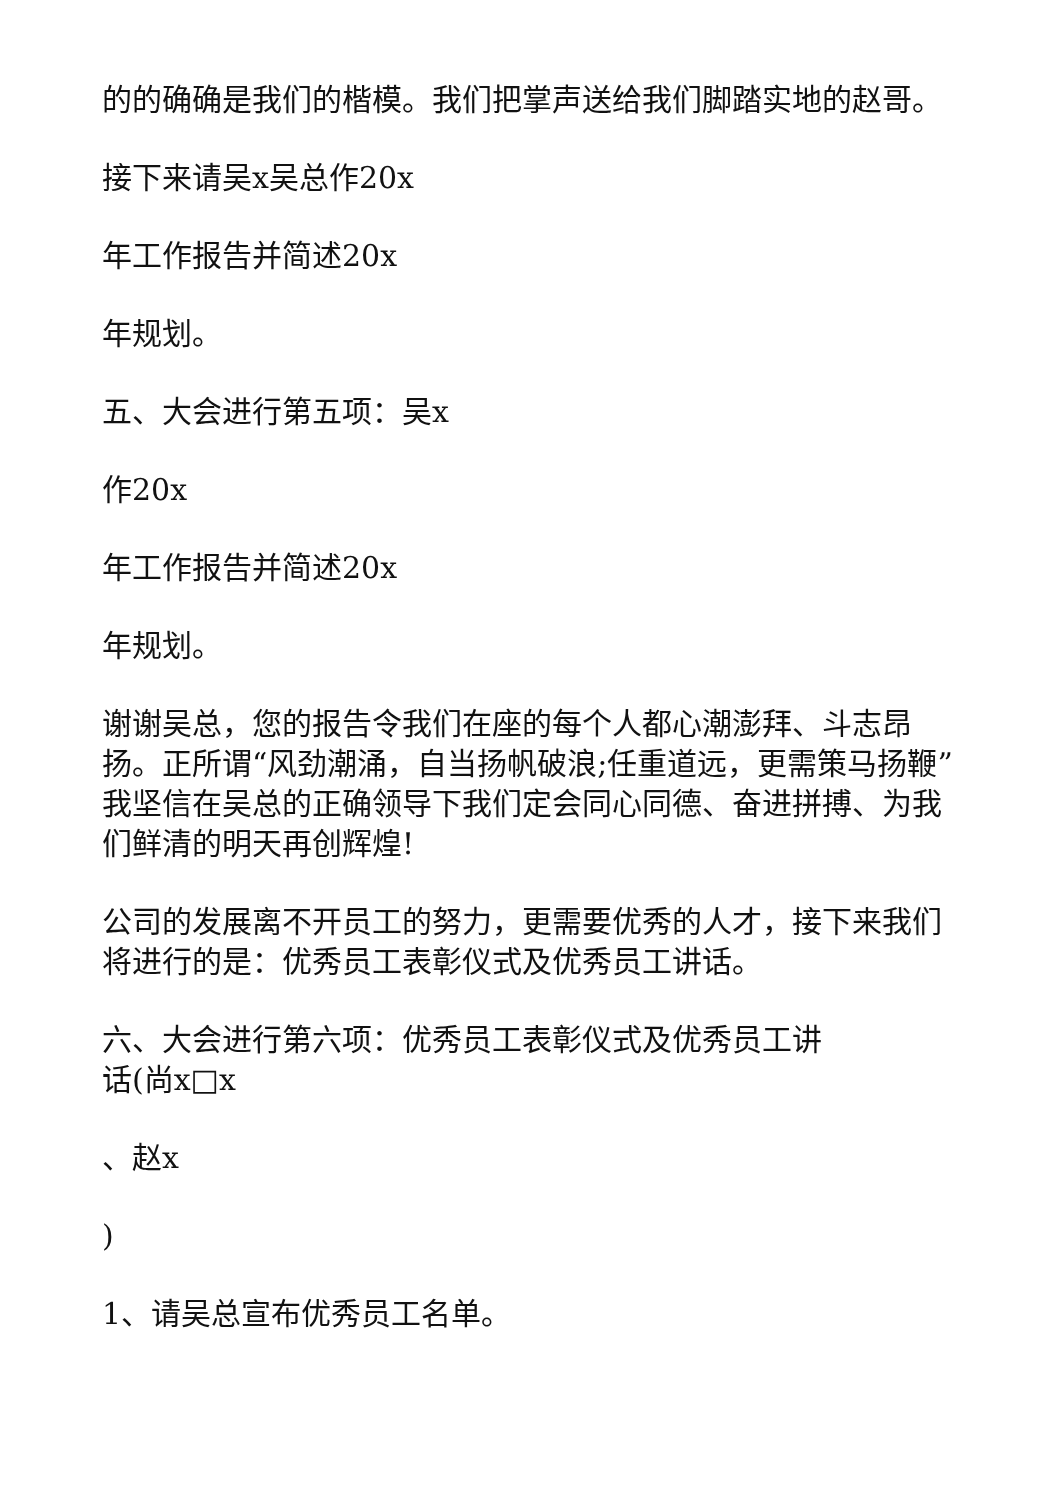的的确确是我们的楷模。我们把掌声送给我们脚踏实地的赵哥。
接下来请吴x吴总作20x
年工作报告并简述20x
年规划。
五、大会进行第五项：吴x
作20x
年工作报告并简述20x
年规划。
谢谢吴总，您的报告令我们在座的每个人都心潮澎拜、斗志昂扬。正所谓“风劲潮涌，自当扬帆破浪;任重道远，更需策马扬鞭”我坚信在吴总的正确领导下我们定会同心同德、奋进拼搏、为我们鲜清的明天再创辉煌!
公司的发展离不开员工的努力，更需要优秀的人才，接下来我们将进行的是：优秀员工表彰仪式及优秀员工讲话。
六、大会进行第六项：优秀员工表彰仪式及优秀员工讲
话(尚x□x
、赵x
)
1、请吴总宣布优秀员工名单。